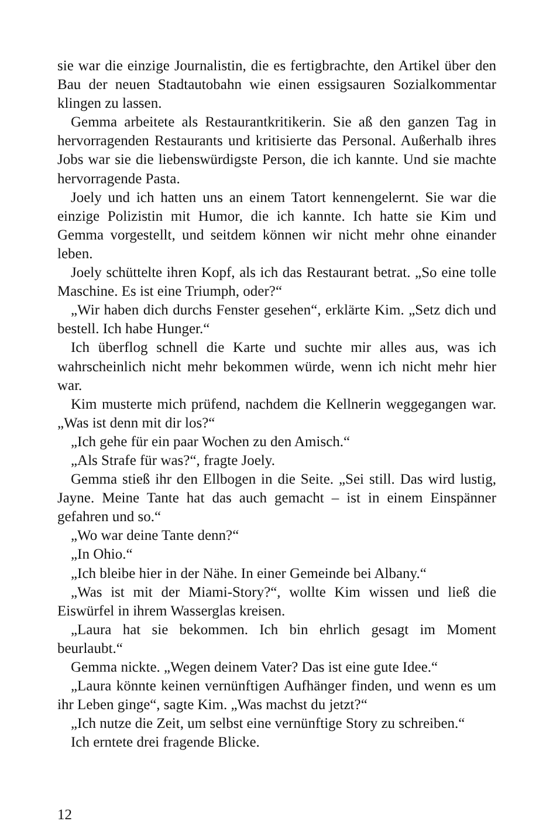sie war die einzige Journalistin, die es fertigbrachte, den Artikel über den Bau der neuen Stadtautobahn wie einen essigsauren Sozialkommentar klingen zu lassen.
Gemma arbeitete als Restaurantkritikerin. Sie aß den ganzen Tag in hervorragenden Restaurants und kritisierte das Personal. Außerhalb ihres Jobs war sie die liebenswürdigste Person, die ich kannte. Und sie machte hervorragende Pasta.
Joely und ich hatten uns an einem Tatort kennengelernt. Sie war die einzige Polizistin mit Humor, die ich kannte. Ich hatte sie Kim und Gemma vorgestellt, und seitdem können wir nicht mehr ohne einander leben.
Joely schüttelte ihren Kopf, als ich das Restaurant betrat. „So eine tolle Maschine. Es ist eine Triumph, oder?“
„Wir haben dich durchs Fenster gesehen“, erklärte Kim. „Setz dich und bestell. Ich habe Hunger.“
Ich überflog schnell die Karte und suchte mir alles aus, was ich wahrscheinlich nicht mehr bekommen würde, wenn ich nicht mehr hier war.
Kim musterte mich prüfend, nachdem die Kellnerin weggegangen war. „Was ist denn mit dir los?“
„Ich gehe für ein paar Wochen zu den Amisch.“
„Als Strafe für was?“, fragte Joely.
Gemma stieß ihr den Ellbogen in die Seite. „Sei still. Das wird lustig, Jayne. Meine Tante hat das auch gemacht – ist in einem Einspänner gefahren und so.“
„Wo war deine Tante denn?“
„In Ohio.“
„Ich bleibe hier in der Nähe. In einer Gemeinde bei Albany.“
„Was ist mit der Miami-Story?“, wollte Kim wissen und ließ die Eiswürfel in ihrem Wasserglas kreisen.
„Laura hat sie bekommen. Ich bin ehrlich gesagt im Moment beurlaubt.“
Gemma nickte. „Wegen deinem Vater? Das ist eine gute Idee.“
„Laura könnte keinen vernünftigen Aufhänger finden, und wenn es um ihr Leben ginge“, sagte Kim. „Was machst du jetzt?“
„Ich nutze die Zeit, um selbst eine vernünftige Story zu schreiben.“
Ich erntete drei fragende Blicke.
12